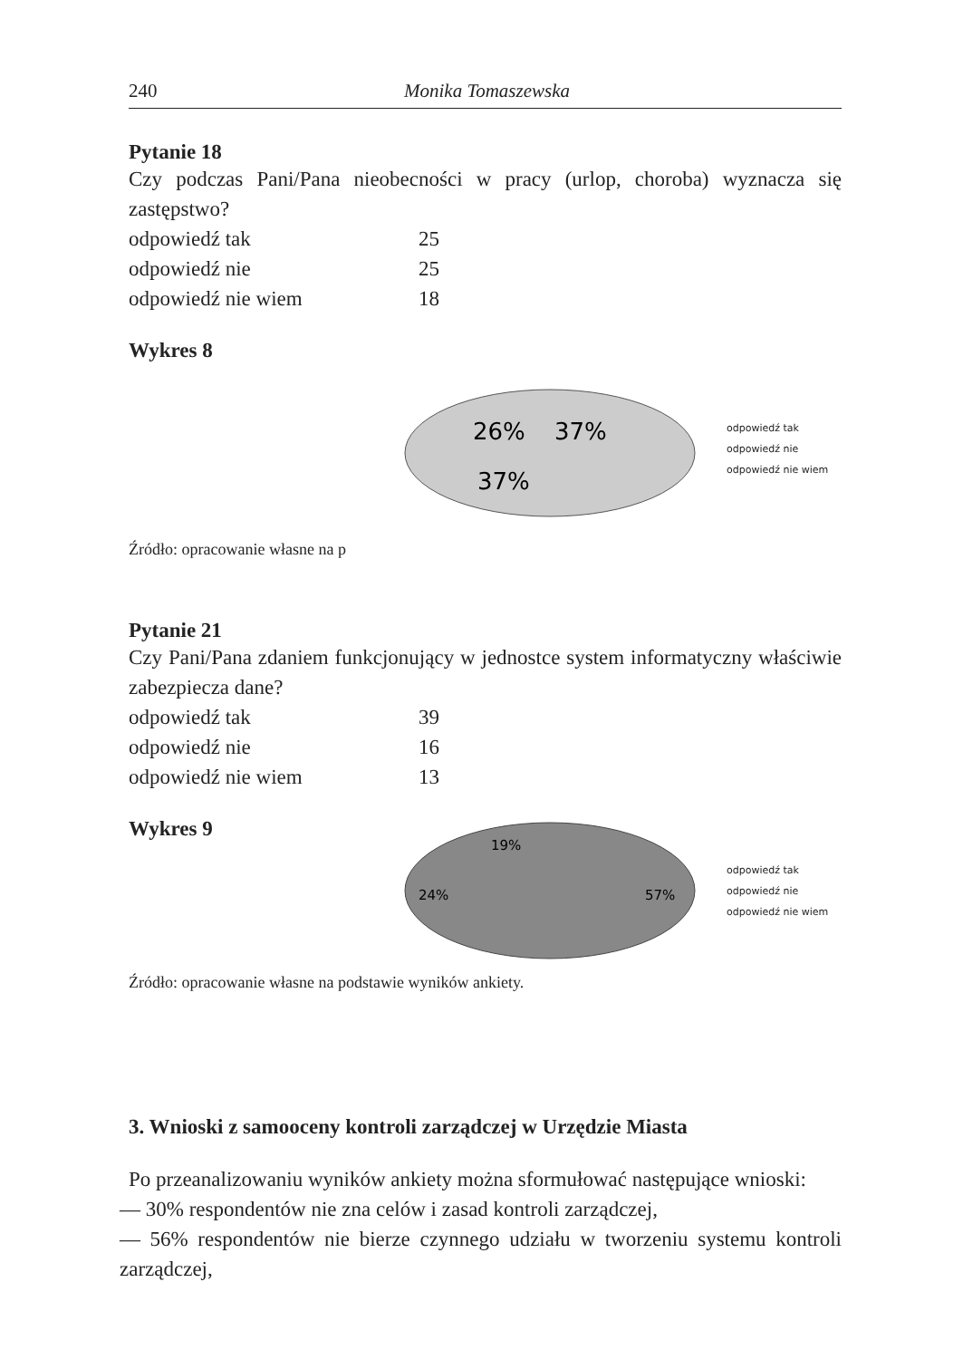240 Monika Tomaszewska
Pytanie 18
Czy podczas Pani/Pana nieobecności w pracy (urlop, choroba) wyznacza się zastępstwo?
| odpowiedź tak | 25 |
| odpowiedź nie | 25 |
| odpowiedź nie wiem | 18 |
Wykres 8
26%
37%
37%
odpowiedź tak
odpowiedź nie
odpowiedź nie wiem
Źródło: opracowanie własne na p
Pytanie 21
Czy Pani/Pana zdaniem funkcjonujący w jednostce system informatyczny właściwie zabezpiecza dane?
| odpowiedź tak | 39 |
| odpowiedź nie | 16 |
| odpowiedź nie wiem | 13 |
Wykres 9
19%
24%
57%
odpowiedź tak
odpowiedź nie
odpowiedź nie wiem
Źródło: opracowanie własne na podstawie wyników ankiety.
3. Wnioski z samooceny kontroli zarządczej w Urzędzie Miasta
Po przeanalizowaniu wyników ankiety można sformułować następujące wnioski:
— 30% respondentów nie zna celów i zasad kontroli zarządczej,
— 56% respondentów nie bierze czynnego udziału w tworzeniu systemu kontroli zarządczej,